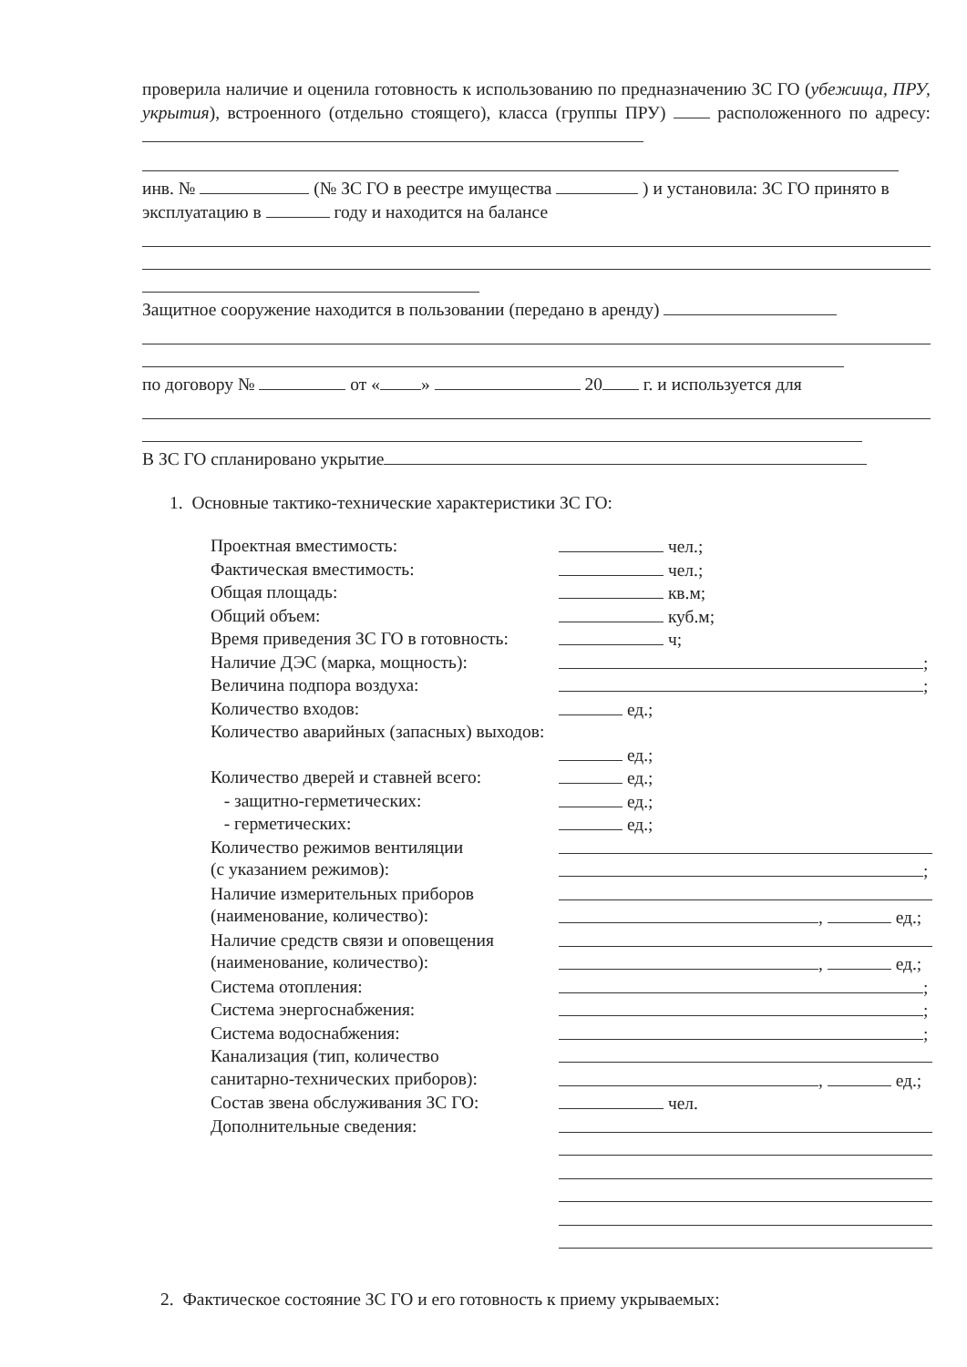проверила наличие и оценила готовность к использованию по предназначению ЗС ГО (убежища, ПРУ, укрытия), встроенного (отдельно стоящего), класса (группы ПРУ) расположенного по адресу:
инв. № (№ ЗС ГО в реестре имущества ) и установила: ЗС ГО принято в эксплуатацию в году и находится на балансе
Защитное сооружение находится в пользовании (передано в аренду)
по договору № от « » 20 г. и используется для
В ЗС ГО спланировано укрытие
1. Основные тактико-технические характеристики ЗС ГО:
Проектная вместимость:
чел.;
Фактическая вместимость:
чел.;
Общая площадь:
кв.м;
Общий объем:
куб.м;
Время приведения ЗС ГО в готовность:
ч;
Наличие ДЭС (марка, мощность):
;
Величина подпора воздуха:
;
Количество входов:
ед.;
Количество аварийных (запасных) выходов:
ед.;
Количество дверей и ставней всего:
ед.;
- защитно-герметических:
ед.;
- герметических:
ед.;
Количество режимов вентиляции
(с указанием режимов):
;
Наличие измерительных приборов
(наименование, количество):
, ед.;
Наличие средств связи и оповещения
(наименование, количество):
, ед.;
Система отопления:
;
Система энергоснабжения:
;
Система водоснабжения:
;
Канализация (тип, количество
санитарно-технических приборов):
, ед.;
Состав звена обслуживания ЗС ГО:
чел.
Дополнительные сведения:
2. Фактическое состояние ЗС ГО и его готовность к приему укрываемых: